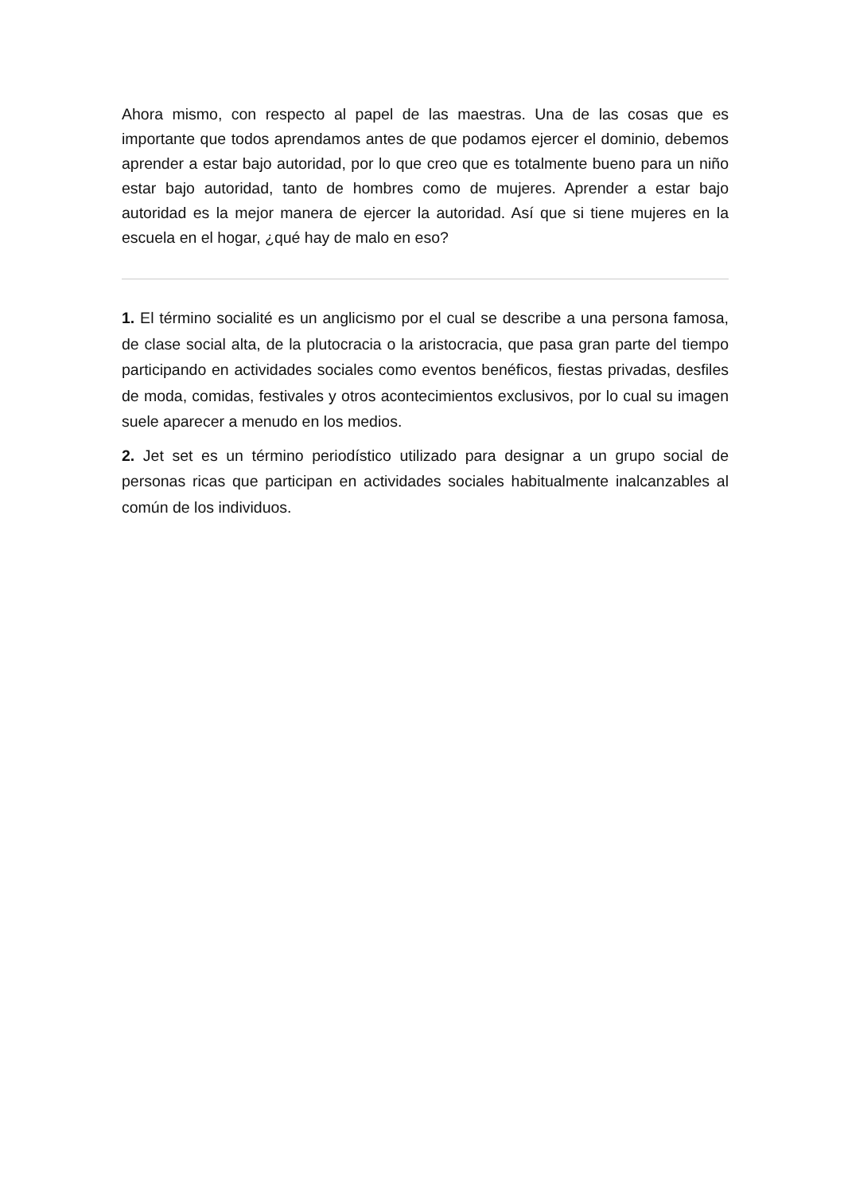Ahora mismo, con respecto al papel de las maestras. Una de las cosas que es importante que todos aprendamos antes de que podamos ejercer el dominio, debemos aprender a estar bajo autoridad, por lo que creo que es totalmente bueno para un niño estar bajo autoridad, tanto de hombres como de mujeres. Aprender a estar bajo autoridad es la mejor manera de ejercer la autoridad. Así que si tiene mujeres en la escuela en el hogar, ¿qué hay de malo en eso?
1. El término socialité es un anglicismo por el cual se describe a una persona famosa, de clase social alta, de la plutocracia o la aristocracia, que pasa gran parte del tiempo participando en actividades sociales como eventos benéficos, fiestas privadas, desfiles de moda, comidas, festivales y otros acontecimientos exclusivos, por lo cual su imagen suele aparecer a menudo en los medios.
2. Jet set es un término periodístico utilizado para designar a un grupo social de personas ricas que participan en actividades sociales habitualmente inalcanzables al común de los individuos.